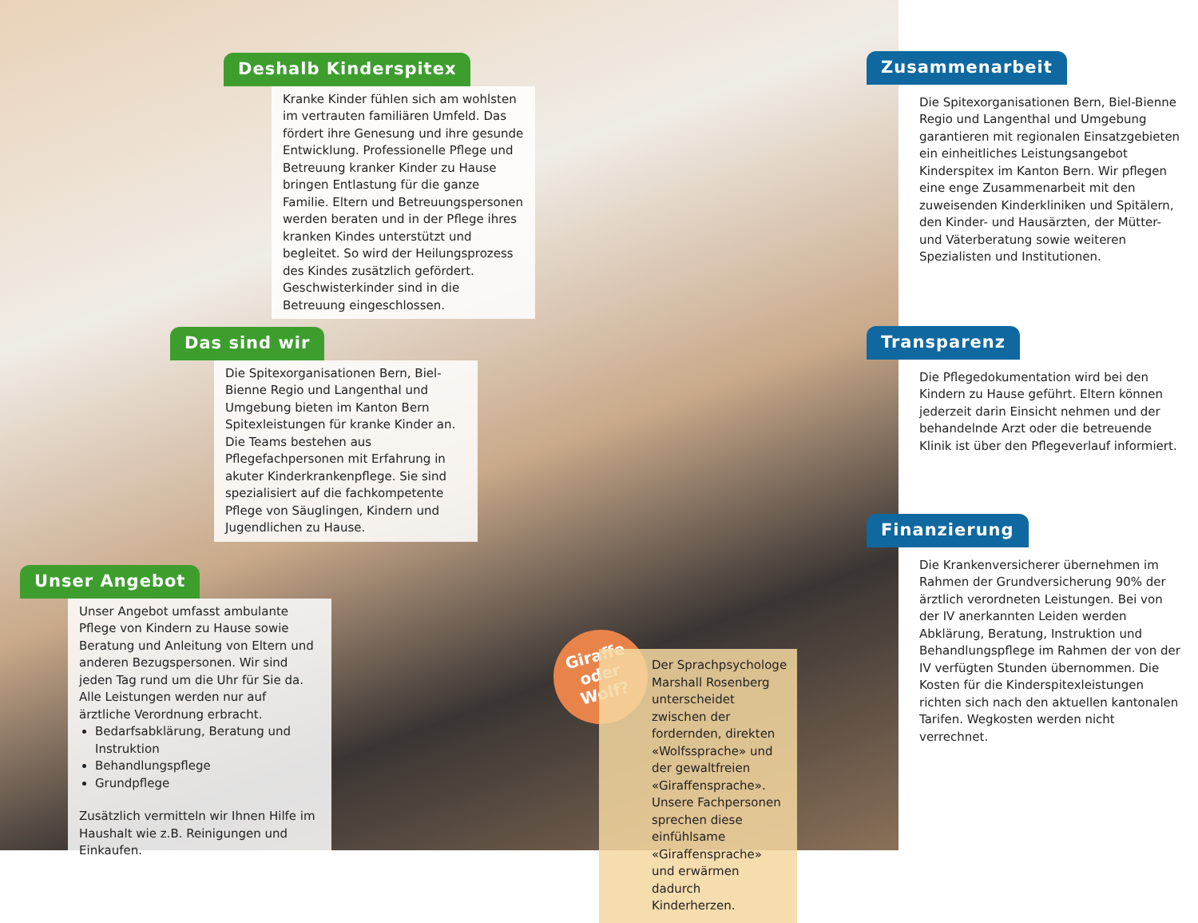Deshalb Kinderspitex
Kranke Kinder fühlen sich am wohlsten im vertrauten familiären Umfeld. Das fördert ihre Genesung und ihre gesunde Entwicklung. Professionelle Pflege und Betreuung kranker Kinder zu Hause bringen Entlastung für die ganze Familie. Eltern und Betreuungspersonen werden beraten und in der Pflege ihres kranken Kindes unterstützt und begleitet. So wird der Heilungsprozess des Kindes zusätzlich gefördert. Geschwisterkinder sind in die Betreuung eingeschlossen.
Das sind wir
Die Spitexorganisationen Bern, Biel-Bienne Regio und Langenthal und Umgebung bieten im Kanton Bern Spitexleistungen für kranke Kinder an. Die Teams bestehen aus Pflegefachpersonen mit Erfahrung in akuter Kinderkrankenpflege. Sie sind spezialisiert auf die fachkompetente Pflege von Säuglingen, Kindern und Jugendlichen zu Hause.
Unser Angebot
Unser Angebot umfasst ambulante Pflege von Kindern zu Hause sowie Beratung und Anleitung von Eltern und anderen Bezugspersonen. Wir sind jeden Tag rund um die Uhr für Sie da. Alle Leistungen werden nur auf ärztliche Verordnung erbracht.
Bedarfsabklärung, Beratung und Instruktion
Behandlungspflege
Grundpflege
Zusätzlich vermitteln wir Ihnen Hilfe im Haushalt wie z.B. Reinigungen und Einkaufen.
Giraffe oder Wolf?
Der Sprachpsychologe Marshall Rosenberg unterscheidet zwischen der fordernden, direkten «Wolfssprache» und der gewaltfreien «Giraffensprache». Unsere Fachpersonen sprechen diese einfühlsame «Giraffensprache» und erwärmen dadurch Kinderherzen.
Zusammenarbeit
Die Spitexorganisationen Bern, Biel-Bienne Regio und Langenthal und Umgebung garantieren mit regionalen Einsatzgebieten ein einheitliches Leistungsangebot Kinderspitex im Kanton Bern. Wir pflegen eine enge Zusammenarbeit mit den zuweisenden Kinderkliniken und Spitälern, den Kinder- und Hausärzten, der Mütter- und Väterberatung sowie weiteren Spezialisten und Institutionen.
Transparenz
Die Pflegedokumentation wird bei den Kindern zu Hause geführt. Eltern können jederzeit darin Einsicht nehmen und der behandelnde Arzt oder die betreuende Klinik ist über den Pflegeverlauf informiert.
Finanzierung
Die Krankenversicherer übernehmen im Rahmen der Grundversicherung 90% der ärztlich verordneten Leistungen. Bei von der IV anerkannten Leiden werden Abklärung, Beratung, Instruktion und Behandlungspflege im Rahmen der von der IV verfügten Stunden übernommen. Die Kosten für die Kinderspitexleistungen richten sich nach den aktuellen kantonalen Tarifen. Wegkosten werden nicht verrechnet.